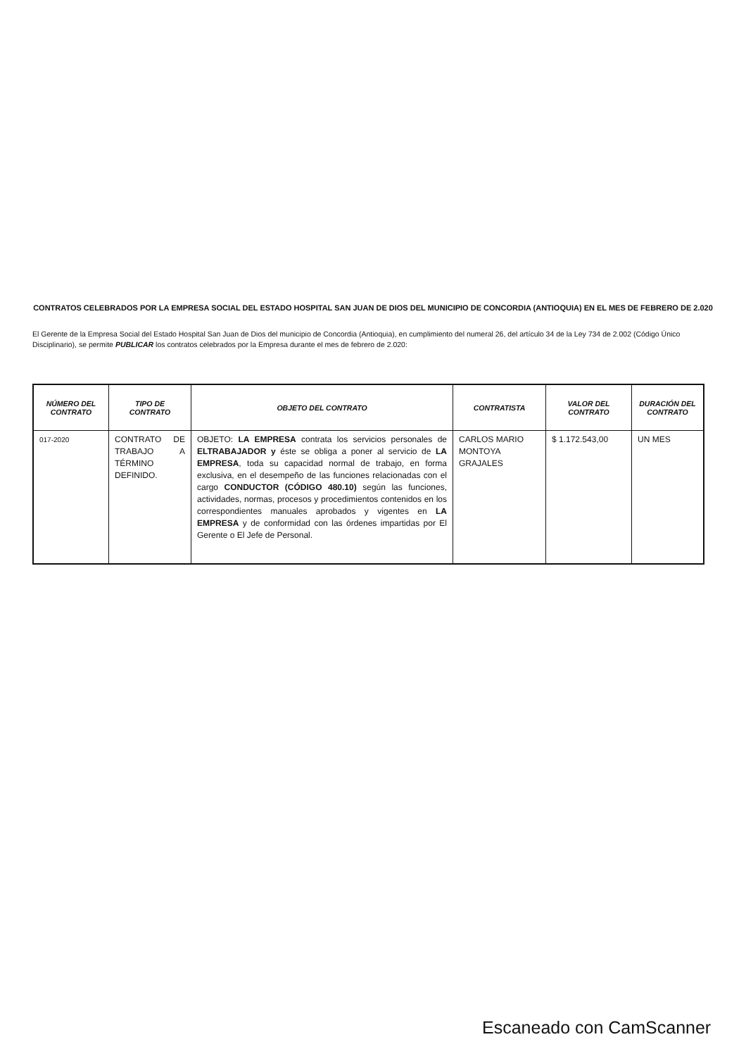CONTRATOS CELEBRADOS POR LA EMPRESA SOCIAL DEL ESTADO HOSPITAL SAN JUAN DE DIOS DEL MUNICIPIO DE CONCORDIA (ANTIOQUIA) EN EL MES DE FEBRERO DE 2.020
El Gerente de la Empresa Social del Estado Hospital San Juan de Dios del municipio de Concordia (Antioquia), en cumplimiento del numeral 26, del artículo 34 de la Ley 734 de 2.002 (Código Único Disciplinario), se permite PUBLICAR los contratos celebrados por la Empresa durante el mes de febrero de 2.020:
| NÚMERO DEL CONTRATO | TIPO DE CONTRATO | OBJETO DEL CONTRATO | CONTRATISTA | VALOR DEL CONTRATO | DURACIÓN DEL CONTRATO |
| --- | --- | --- | --- | --- | --- |
| 017-2020 | CONTRATO DE TRABAJO A TÉRMINO DEFINIDO. | OBJETO: LA EMPRESA contrata los servicios personales de ELTRABAJADOR y éste se obliga a poner al servicio de LA EMPRESA , toda su capacidad normal de trabajo, en forma exclusiva, en el desempeño de las funciones relacionadas con el cargo CONDUCTOR (CÓDIGO 480.10) según las funciones, actividades, normas, procesos y procedimientos contenidos en los correspondientes manuales aprobados y vigentes en LA EMPRESA y de conformidad con las órdenes impartidas por El Gerente o El Jefe de Personal. | CARLOS MARIO MONTOYA GRAJALES | $ 1.172.543,00 | UN MES |
Escaneado con CamScanner